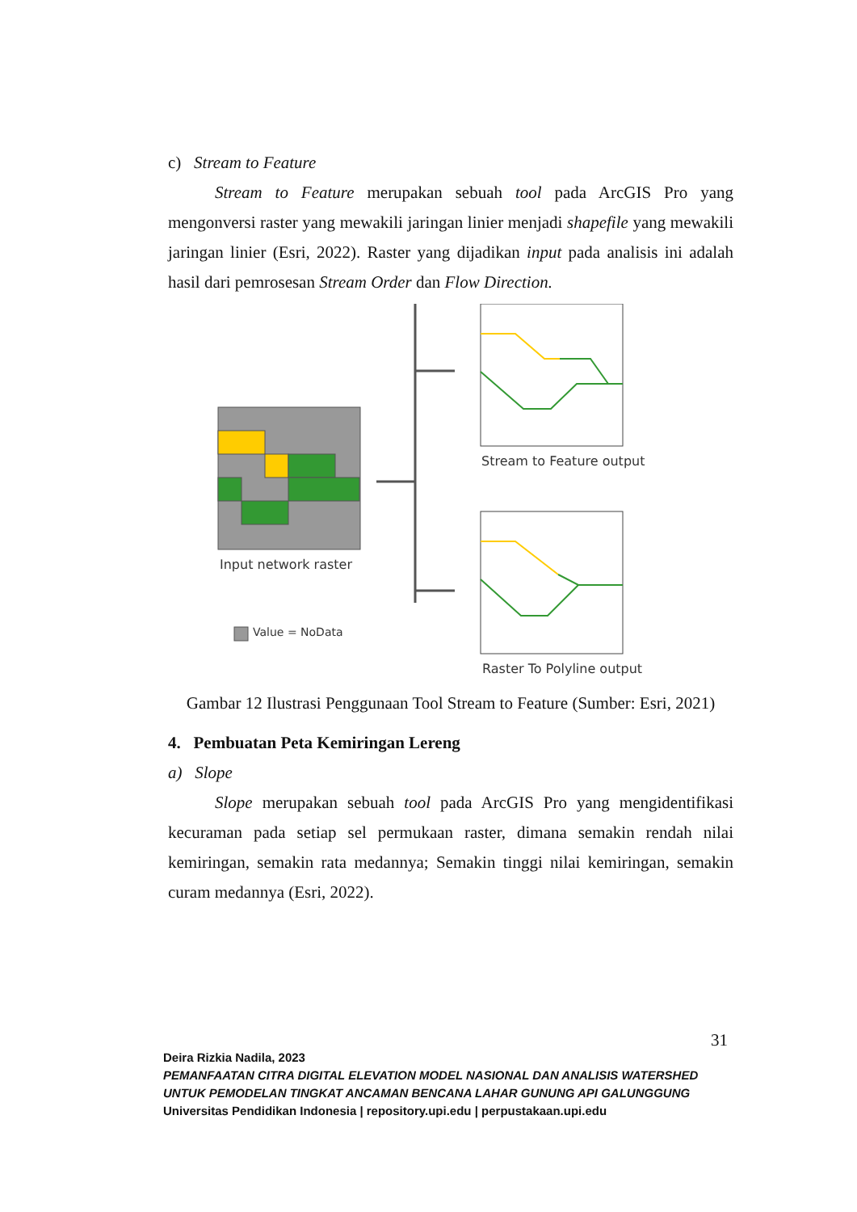c) Stream to Feature
Stream to Feature merupakan sebuah tool pada ArcGIS Pro yang mengonversi raster yang mewakili jaringan linier menjadi shapefile yang mewakili jaringan linier (Esri, 2022). Raster yang dijadikan input pada analisis ini adalah hasil dari pemrosesan Stream Order dan Flow Direction.
Input network raster
Value = NoData
Stream to Feature output
Raster To Polyline output
Gambar 12 Ilustrasi Penggunaan Tool Stream to Feature (Sumber: Esri, 2021)
4. Pembuatan Peta Kemiringan Lereng
a) Slope
Slope merupakan sebuah tool pada ArcGIS Pro yang mengidentifikasi kecuraman pada setiap sel permukaan raster, dimana semakin rendah nilai kemiringan, semakin rata medannya; Semakin tinggi nilai kemiringan, semakin curam medannya (Esri, 2022).
31
Deira Rizkia Nadila, 2023
PEMANFAATAN CITRA DIGITAL ELEVATION MODEL NASIONAL DAN ANALISIS WATERSHED UNTUK PEMODELAN TINGKAT ANCAMAN BENCANA LAHAR GUNUNG API GALUNGGUNG
Universitas Pendidikan Indonesia | repository.upi.edu | perpustakaan.upi.edu